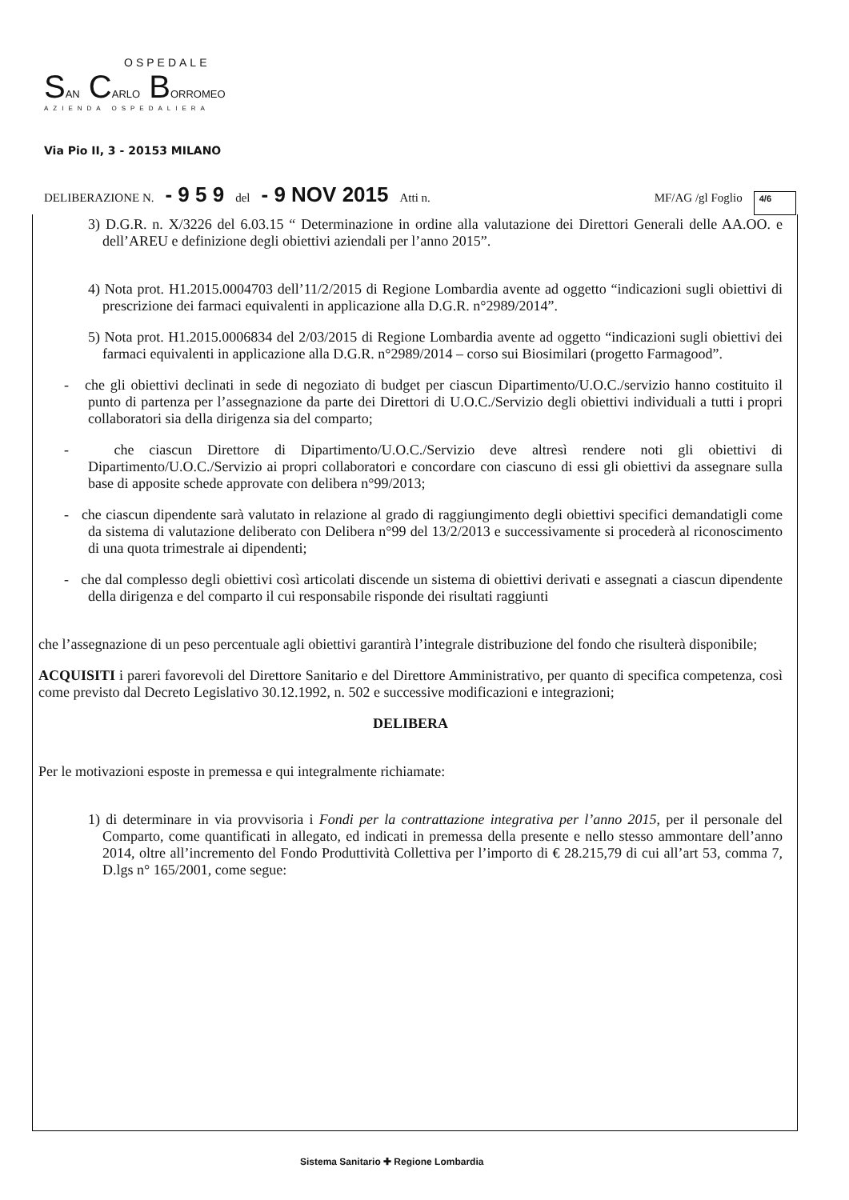OSPEDALE
SAN CARLO BORROMEO
AZIENDA OSPEDALIERA
Via Pio II, 3 - 20153 MILANO
DELIBERAZIONE N. - 9 5 9 del - 9 NOV 2015 Atti n. MF/AG /gl Foglio 4/6
3) D.G.R. n. X/3226 del 6.03.15 “ Determinazione in ordine alla valutazione dei Direttori Generali delle AA.OO. e dell’AREU e definizione degli obiettivi aziendali per l’anno 2015”.
4) Nota prot. H1.2015.0004703 dell’11/2/2015 di Regione Lombardia avente ad oggetto “indicazioni sugli obiettivi di prescrizione dei farmaci equivalenti in applicazione alla D.G.R. n°2989/2014”.
5) Nota prot. H1.2015.0006834 del 2/03/2015 di Regione Lombardia avente ad oggetto “indicazioni sugli obiettivi dei farmaci equivalenti in applicazione alla D.G.R. n°2989/2014 – corso sui Biosimilari (progetto Farmagood”.
- che gli obiettivi declinati in sede di negoziato di budget per ciascun Dipartimento/U.O.C./servizio hanno costituito il punto di partenza per l’assegnazione da parte dei Direttori di U.O.C./Servizio degli obiettivi individuali a tutti i propri collaboratori sia della dirigenza sia del comparto;
- che ciascun Direttore di Dipartimento/U.O.C./Servizio deve altresì rendere noti gli obiettivi di Dipartimento/U.O.C./Servizio ai propri collaboratori e concordare con ciascuno di essi gli obiettivi da assegnare sulla base di apposite schede approvate con delibera n°99/2013;
- che ciascun dipendente sarà valutato in relazione al grado di raggiungimento degli obiettivi specifici demandatigli come da sistema di valutazione deliberato con Delibera n°99 del 13/2/2013 e successivamente si procederà al riconoscimento di una quota trimestrale ai dipendenti;
- che dal complesso degli obiettivi così articolati discende un sistema di obiettivi derivati e assegnati a ciascun dipendente della dirigenza e del comparto il cui responsabile risponde dei risultati raggiunti
che l’assegnazione di un peso percentuale agli obiettivi garantirà l’integrale distribuzione del fondo che risulterà disponibile;
ACQUISITI i pareri favorevoli del Direttore Sanitario e del Direttore Amministrativo, per quanto di specifica competenza, così come previsto dal Decreto Legislativo 30.12.1992, n. 502 e successive modificazioni e integrazioni;
DELIBERA
Per le motivazioni esposte in premessa e qui integralmente richiamate:
1) di determinare in via provvisoria i Fondi per la contrattazione integrativa per l’anno 2015, per il personale del Comparto, come quantificati in allegato, ed indicati in premessa della presente e nello stesso ammontare dell’anno 2014, oltre all’incremento del Fondo Produttività Collettiva per l’importo di € 28.215,79 di cui all’art 53, comma 7, D.lgs n° 165/2001, come segue:
Sistema Sanitario ✚ Regione Lombardia